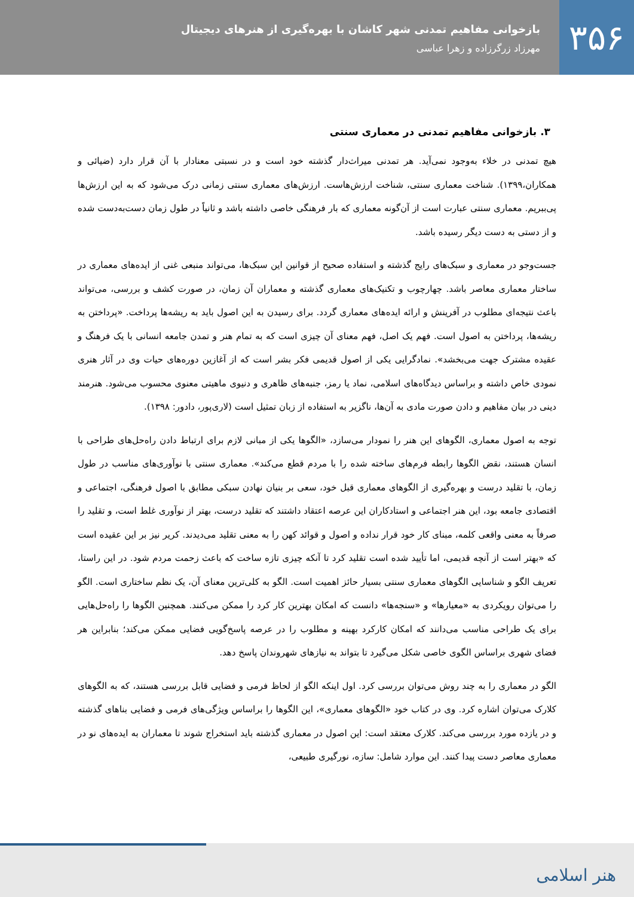۳۵۶
بازخوانی مفاهیم تمدنی شهر کاشان با بهره‌گیری از هنرهای دیجیتال
مهرزاد زرگرزاده و زهرا عباسی
۳. بازخوانی مفاهیم تمدنی در معماری سنتی
هیچ تمدنی در خلاء به‌وجود نمی‌آید. هر تمدنی میراث‌دار گذشته خود است و در نسبتی معنادار با آن قرار دارد (ضیائی و همکاران،۱۳۹۹). شناخت معماری سنتی، شناخت ارزش‌هاست. ارزش‌های معماری سنتی زمانی درک می‌شود که به این ارزش‌ها پی‌ببریم. معماری سنتی عبارت است از آن‌گونه معماری که بار فرهنگی خاصی داشته باشد و ثانیاً در طول زمان دست‌به‌دست شده و از دستی به دست دیگر رسیده باشد.
جست‌وجو در معماری و سبک‌های رایج گذشته و استفاده صحیح از قوانین این سبک‌ها، می‌تواند منبعی غنی از ایده‌های معماری در ساختار معماری معاصر باشد. چهارچوب و تکنیک‌های معماری گذشته و معماران آن زمان، در صورت کشف و بررسی، می‌تواند باعث نتیجه‌ای مطلوب در آفرینش و ارائه ایده‌های معماری گردد. برای رسیدن به این اصول باید به ریشه‌ها پرداخت. «پرداختن به ریشه‌ها، پرداختن به اصول است. فهم یک اصل، فهم معنای آن چیزی است که به تمام هنر و تمدن جامعه انسانی با یک فرهنگ و عقیده مشترک جهت می‌بخشد». نمادگرایی یکی از اصول قدیمی فکر بشر است که از آغازین دوره‌های حیات وی در آثار هنری نمودی خاص داشته و براساس دیدگاه‌های اسلامی، نماد یا رمز، جنبه‌های ظاهری و دنیوی ماهیتی معنوی محسوب می‌شود. هنرمند دینی در بیان مفاهیم و دادن صورت مادی به آن‌ها، ناگزیر به استفاده از زبان تمثیل است (لاری‌پور، دادور: ۱۳۹۸).
توجه به اصول معماری، الگوهای این هنر را نمودار می‌سازد، «الگوها یکی از مبانی لازم برای ارتباط دادن راه‌حل‌های طراحی با انسان هستند، نقض الگوها رابطه فرم‌های ساخته شده را با مردم قطع می‌کند». معماری سنتی با نوآوری‌های مناسب در طول زمان، با تقلید درست و بهره‌گیری از الگوهای معماری قبل خود، سعی بر بنیان نهادن سبکی مطابق با اصول فرهنگی، اجتماعی و اقتصادی جامعه بود، این هنر اجتماعی و استادکاران این عرصه اعتقاد داشتند که تقلید درست، بهتر از نوآوری غلط است، و تقلید را صرفاً به معنی واقعی کلمه، مبنای کار خود قرار نداده و اصول و قوائد کهن را به معنی تقلید می‌دیدند. کریر نیز بر این عقیده است که «بهتر است از آنچه قدیمی، اما تأیید شده است تقلید کرد تا آنکه چیزی تازه ساخت که باعث زحمت مردم شود. در این راستا، تعریف الگو و شناسایی الگوهای معماری سنتی بسیار حائز اهمیت است. الگو به کلی‌ترین معنای آن، یک نظم ساختاری است. الگو را می‌توان رویکردی به «معیارها» و «سنجه‌ها» دانست که امکان بهترین کار کرد را ممکن می‌کنند. همچنین الگوها را راه‌حل‌هایی برای یک طراحی مناسب می‌دانند که امکان کارکرد بهینه و مطلوب را در عرصه پاسخ‌گویی فضایی ممکن می‌کند؛ بنابراین هر فضای شهری براساس الگوی خاصی شکل می‌گیرد تا بتواند به نیازهای شهروندان پاسخ دهد.
الگو در معماری را به چند روش می‌توان بررسی کرد. اول اینکه الگو از لحاظ فرمی و فضایی قابل بررسی هستند، که به الگوهای کلارک می‌توان اشاره کرد. وی در کتاب خود «الگوهای معماری»، این الگوها را براساس ویژگی‌های فرمی و فضایی بناهای گذشته و در یازده مورد بررسی می‌کند. کلارک معتقد است: این اصول در معماری گذشته باید استخراج شوند تا معماران به ایده‌های نو در معماری معاصر دست پیدا کنند. این موارد شامل: سازه، نورگیری طبیعی،
هنر اسلامی